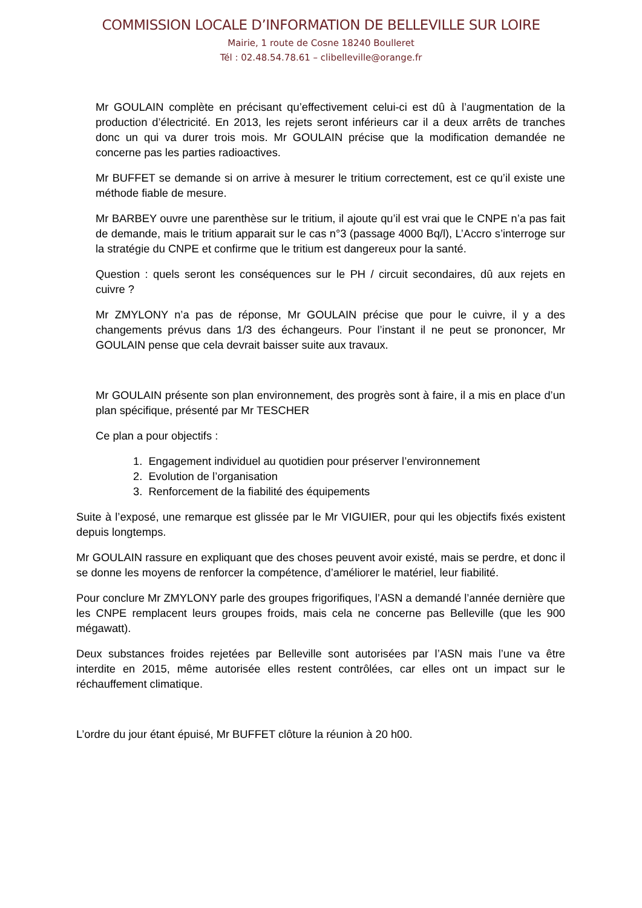COMMISSION LOCALE D’INFORMATION DE BELLEVILLE SUR LOIRE
Mairie, 1 route de Cosne 18240 Boulleret
Tél : 02.48.54.78.61 – clibelleville@orange.fr
Mr GOULAIN complète en précisant qu’effectivement celui-ci est dû à l’augmentation de la production d’électricité. En 2013, les rejets seront inférieurs car il a deux arrêts de tranches donc un qui va durer trois mois. Mr GOULAIN précise que la modification demandée ne concerne pas les parties radioactives.
Mr BUFFET se demande si on arrive à mesurer le tritium correctement, est ce qu’il existe une méthode fiable de mesure.
Mr BARBEY ouvre une parenthèse sur le tritium, il ajoute qu’il est vrai que le CNPE n’a pas fait de demande, mais le tritium apparait sur le cas n°3 (passage 4000 Bq/l), L’Accro s’interroge sur la stratégie du CNPE et confirme que le tritium est dangereux pour la santé.
Question : quels seront les conséquences sur le PH / circuit secondaires, dû aux rejets en cuivre ?
Mr ZMYLONY n’a pas de réponse, Mr GOULAIN précise que pour le cuivre, il y a des changements prévus dans 1/3 des échangeurs. Pour l’instant il ne peut se prononcer, Mr GOULAIN pense que cela devrait baisser suite aux travaux.
Mr GOULAIN présente son plan environnement, des progrès sont à faire, il a mis en place d’un plan spécifique, présenté par Mr TESCHER
Ce plan a pour objectifs :
1. Engagement individuel au quotidien pour préserver l’environnement
2. Evolution de l’organisation
3. Renforcement de la fiabilité des équipements
Suite à l’exposé, une remarque est glissée par le Mr VIGUIER, pour qui les objectifs fixés existent depuis longtemps.
Mr GOULAIN rassure en expliquant que des choses peuvent avoir existé, mais se perdre, et donc il se donne les moyens de renforcer la compétence, d’améliorer le matériel, leur fiabilité.
Pour conclure Mr ZMYLONY parle des groupes frigorifiques, l’ASN a demandé l’année dernière que les CNPE remplacent leurs groupes froids, mais cela ne concerne pas Belleville (que les 900 mégawatt).
Deux substances froides rejetées par Belleville sont autorisées par l’ASN mais l’une va être interdite en 2015, même autorisée elles restent contrôlées, car elles ont un impact sur le réchauffement climatique.
L’ordre du jour étant épuisé, Mr BUFFET clôture la réunion à 20 h00.